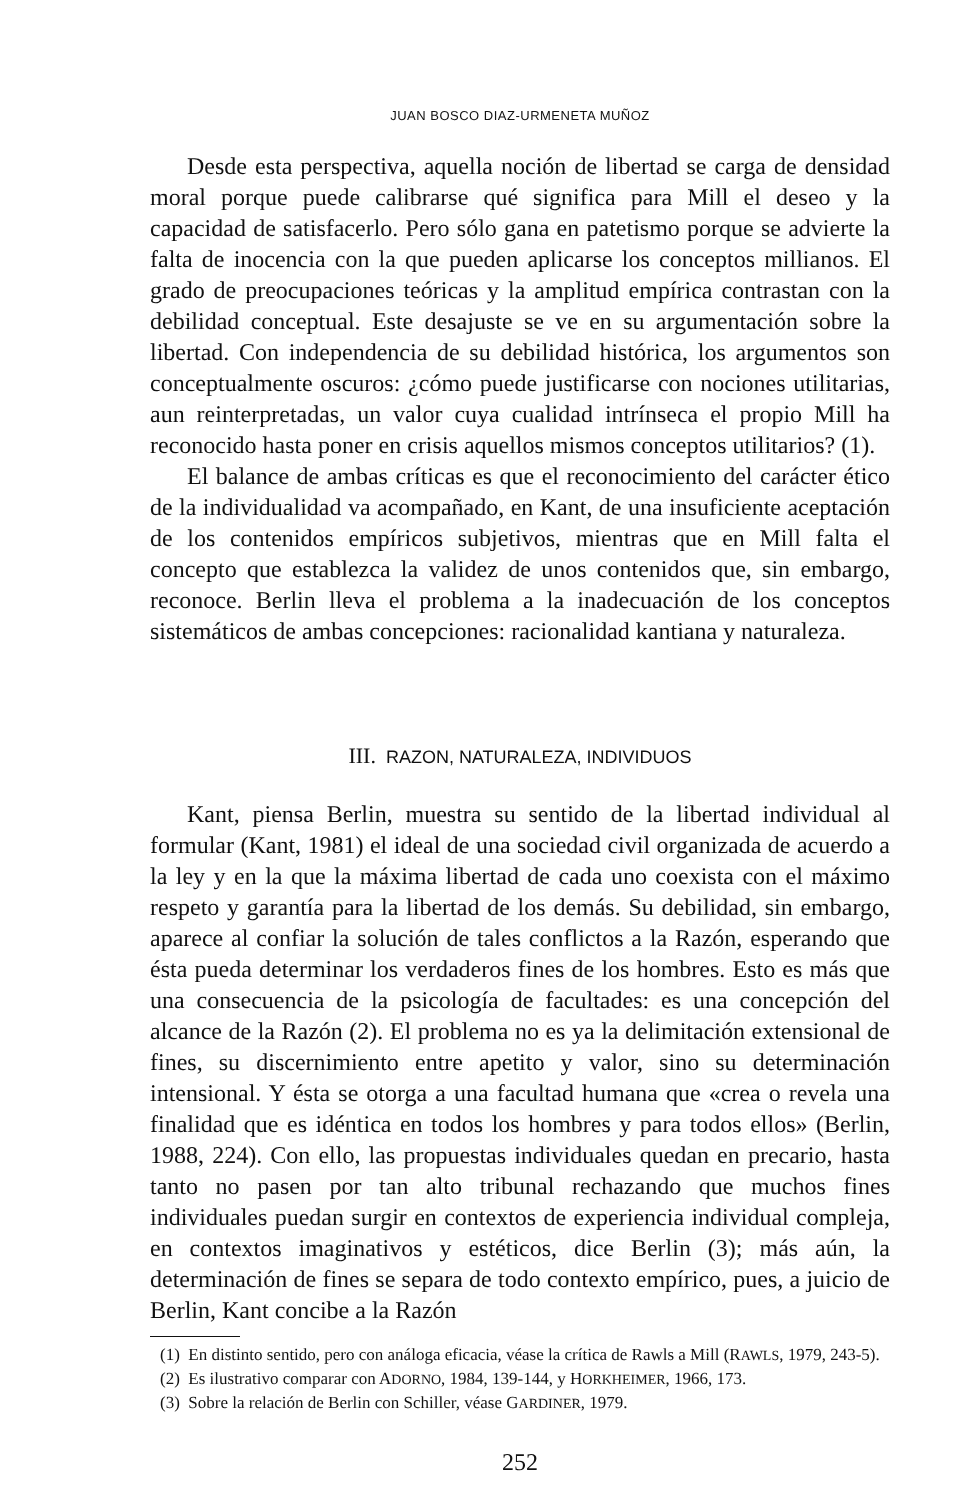JUAN BOSCO DIAZ-URMENETA MUÑOZ
Desde esta perspectiva, aquella noción de libertad se carga de densidad moral porque puede calibrarse qué significa para Mill el deseo y la capacidad de satisfacerlo. Pero sólo gana en patetismo porque se advierte la falta de inocencia con la que pueden aplicarse los conceptos millianos. El grado de preocupaciones teóricas y la amplitud empírica contrastan con la debilidad conceptual. Este desajuste se ve en su argumentación sobre la libertad. Con independencia de su debilidad histórica, los argumentos son conceptualmente oscuros: ¿cómo puede justificarse con nociones utilitarias, aun reinterpretadas, un valor cuya cualidad intrínseca el propio Mill ha reconocido hasta poner en crisis aquellos mismos conceptos utilitarios? (1).
El balance de ambas críticas es que el reconocimiento del carácter ético de la individualidad va acompañado, en Kant, de una insuficiente aceptación de los contenidos empíricos subjetivos, mientras que en Mill falta el concepto que establezca la validez de unos contenidos que, sin embargo, reconoce. Berlin lleva el problema a la inadecuación de los conceptos sistemáticos de ambas concepciones: racionalidad kantiana y naturaleza.
III. RAZON, NATURALEZA, INDIVIDUOS
Kant, piensa Berlin, muestra su sentido de la libertad individual al formular (Kant, 1981) el ideal de una sociedad civil organizada de acuerdo a la ley y en la que la máxima libertad de cada uno coexista con el máximo respeto y garantía para la libertad de los demás. Su debilidad, sin embargo, aparece al confiar la solución de tales conflictos a la Razón, esperando que ésta pueda determinar los verdaderos fines de los hombres. Esto es más que una consecuencia de la psicología de facultades: es una concepción del alcance de la Razón (2). El problema no es ya la delimitación extensional de fines, su discernimiento entre apetito y valor, sino su determinación intensional. Y ésta se otorga a una facultad humana que «crea o revela una finalidad que es idéntica en todos los hombres y para todos ellos» (Berlin, 1988, 224). Con ello, las propuestas individuales quedan en precario, hasta tanto no pasen por tan alto tribunal rechazando que muchos fines individuales puedan surgir en contextos de experiencia individual compleja, en contextos imaginativos y estéticos, dice Berlin (3); más aún, la determinación de fines se separa de todo contexto empírico, pues, a juicio de Berlin, Kant concibe a la Razón
(1) En distinto sentido, pero con análoga eficacia, véase la crítica de Rawls a Mill (RAWLS, 1979, 243-5).
(2) Es ilustrativo comparar con ADORNO, 1984, 139-144, y HORKHEIMER, 1966, 173.
(3) Sobre la relación de Berlin con Schiller, véase GARDINER, 1979.
252